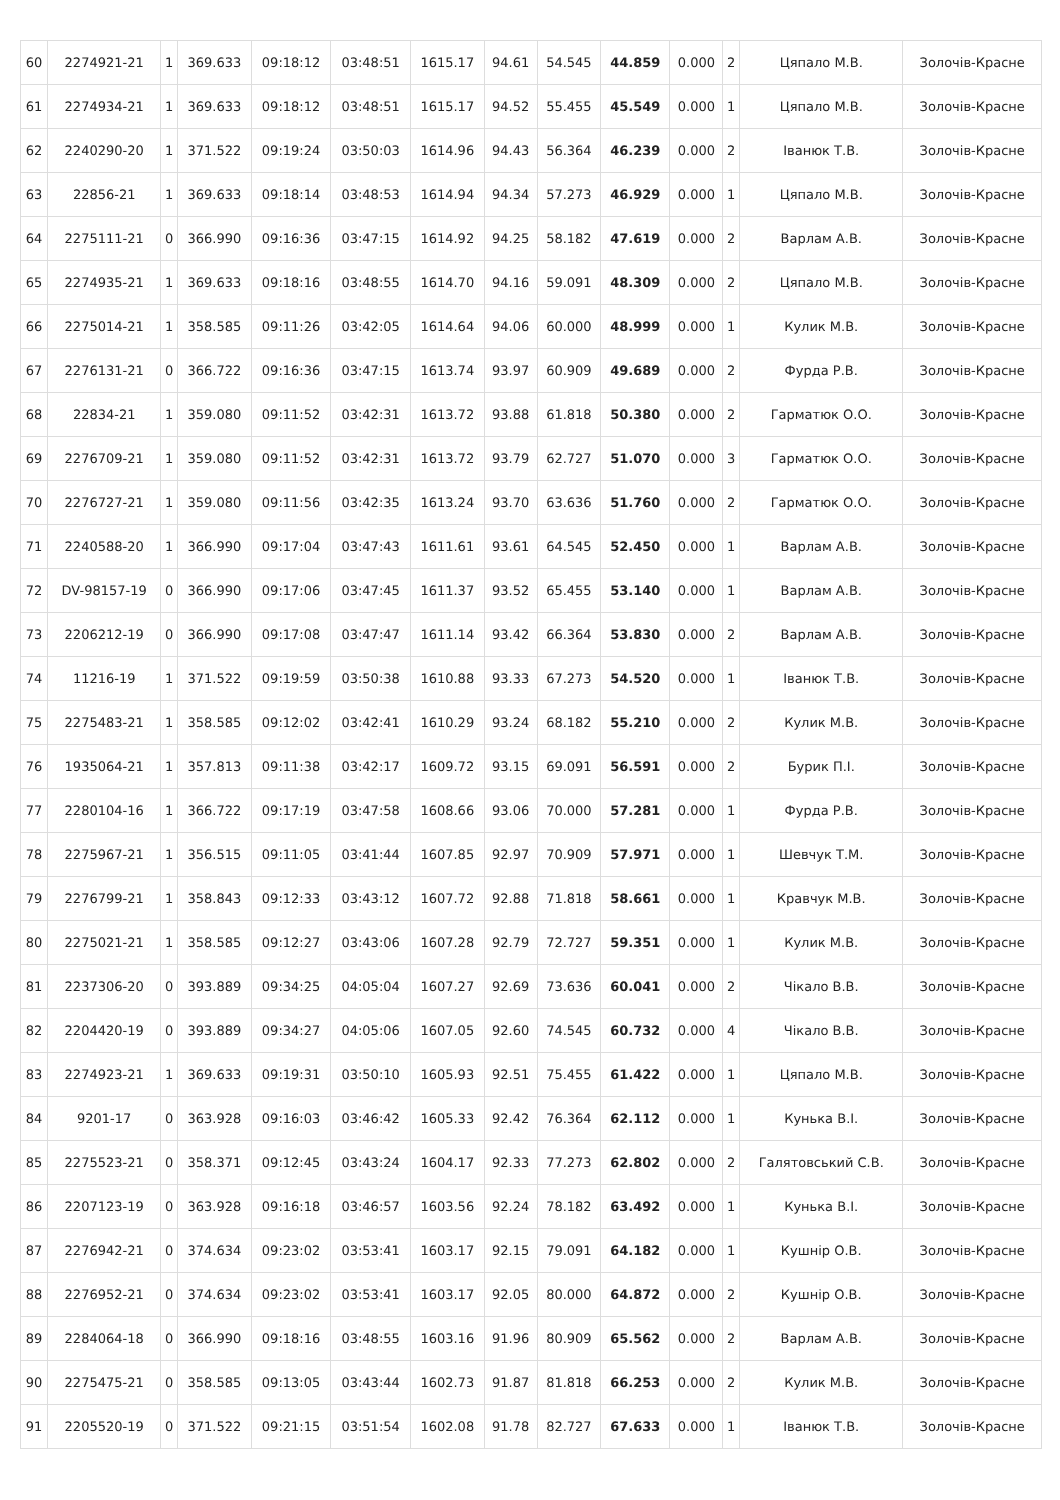| 60 | 2274921-21 | 1 | 369.633 | 09:18:12 | 03:48:51 | 1615.17 | 94.61 | 54.545 | 44.859 | 0.000 | 2 | Цяпало М.В. | Золочів-Красне |
| 61 | 2274934-21 | 1 | 369.633 | 09:18:12 | 03:48:51 | 1615.17 | 94.52 | 55.455 | 45.549 | 0.000 | 1 | Цяпало М.В. | Золочів-Красне |
| 62 | 2240290-20 | 1 | 371.522 | 09:19:24 | 03:50:03 | 1614.96 | 94.43 | 56.364 | 46.239 | 0.000 | 2 | Іванюк Т.В. | Золочів-Красне |
| 63 | 22856-21 | 1 | 369.633 | 09:18:14 | 03:48:53 | 1614.94 | 94.34 | 57.273 | 46.929 | 0.000 | 1 | Цяпало М.В. | Золочів-Красне |
| 64 | 2275111-21 | 0 | 366.990 | 09:16:36 | 03:47:15 | 1614.92 | 94.25 | 58.182 | 47.619 | 0.000 | 2 | Варлам А.В. | Золочів-Красне |
| 65 | 2274935-21 | 1 | 369.633 | 09:18:16 | 03:48:55 | 1614.70 | 94.16 | 59.091 | 48.309 | 0.000 | 2 | Цяпало М.В. | Золочів-Красне |
| 66 | 2275014-21 | 1 | 358.585 | 09:11:26 | 03:42:05 | 1614.64 | 94.06 | 60.000 | 48.999 | 0.000 | 1 | Кулик М.В. | Золочів-Красне |
| 67 | 2276131-21 | 0 | 366.722 | 09:16:36 | 03:47:15 | 1613.74 | 93.97 | 60.909 | 49.689 | 0.000 | 2 | Фурда Р.В. | Золочів-Красне |
| 68 | 22834-21 | 1 | 359.080 | 09:11:52 | 03:42:31 | 1613.72 | 93.88 | 61.818 | 50.380 | 0.000 | 2 | Гарматюк О.О. | Золочів-Красне |
| 69 | 2276709-21 | 1 | 359.080 | 09:11:52 | 03:42:31 | 1613.72 | 93.79 | 62.727 | 51.070 | 0.000 | 3 | Гарматюк О.О. | Золочів-Красне |
| 70 | 2276727-21 | 1 | 359.080 | 09:11:56 | 03:42:35 | 1613.24 | 93.70 | 63.636 | 51.760 | 0.000 | 2 | Гарматюк О.О. | Золочів-Красне |
| 71 | 2240588-20 | 1 | 366.990 | 09:17:04 | 03:47:43 | 1611.61 | 93.61 | 64.545 | 52.450 | 0.000 | 1 | Варлам А.В. | Золочів-Красне |
| 72 | DV-98157-19 | 0 | 366.990 | 09:17:06 | 03:47:45 | 1611.37 | 93.52 | 65.455 | 53.140 | 0.000 | 1 | Варлам А.В. | Золочів-Красне |
| 73 | 2206212-19 | 0 | 366.990 | 09:17:08 | 03:47:47 | 1611.14 | 93.42 | 66.364 | 53.830 | 0.000 | 2 | Варлам А.В. | Золочів-Красне |
| 74 | 11216-19 | 1 | 371.522 | 09:19:59 | 03:50:38 | 1610.88 | 93.33 | 67.273 | 54.520 | 0.000 | 1 | Іванюк Т.В. | Золочів-Красне |
| 75 | 2275483-21 | 1 | 358.585 | 09:12:02 | 03:42:41 | 1610.29 | 93.24 | 68.182 | 55.210 | 0.000 | 2 | Кулик М.В. | Золочів-Красне |
| 76 | 1935064-21 | 1 | 357.813 | 09:11:38 | 03:42:17 | 1609.72 | 93.15 | 69.091 | 56.591 | 0.000 | 2 | Бурик П.І. | Золочів-Красне |
| 77 | 2280104-16 | 1 | 366.722 | 09:17:19 | 03:47:58 | 1608.66 | 93.06 | 70.000 | 57.281 | 0.000 | 1 | Фурда Р.В. | Золочів-Красне |
| 78 | 2275967-21 | 1 | 356.515 | 09:11:05 | 03:41:44 | 1607.85 | 92.97 | 70.909 | 57.971 | 0.000 | 1 | Шевчук Т.М. | Золочів-Красне |
| 79 | 2276799-21 | 1 | 358.843 | 09:12:33 | 03:43:12 | 1607.72 | 92.88 | 71.818 | 58.661 | 0.000 | 1 | Кравчук М.В. | Золочів-Красне |
| 80 | 2275021-21 | 1 | 358.585 | 09:12:27 | 03:43:06 | 1607.28 | 92.79 | 72.727 | 59.351 | 0.000 | 1 | Кулик М.В. | Золочів-Красне |
| 81 | 2237306-20 | 0 | 393.889 | 09:34:25 | 04:05:04 | 1607.27 | 92.69 | 73.636 | 60.041 | 0.000 | 2 | Чікало В.В. | Золочів-Красне |
| 82 | 2204420-19 | 0 | 393.889 | 09:34:27 | 04:05:06 | 1607.05 | 92.60 | 74.545 | 60.732 | 0.000 | 4 | Чікало В.В. | Золочів-Красне |
| 83 | 2274923-21 | 1 | 369.633 | 09:19:31 | 03:50:10 | 1605.93 | 92.51 | 75.455 | 61.422 | 0.000 | 1 | Цяпало М.В. | Золочів-Красне |
| 84 | 9201-17 | 0 | 363.928 | 09:16:03 | 03:46:42 | 1605.33 | 92.42 | 76.364 | 62.112 | 0.000 | 1 | Кунька В.І. | Золочів-Красне |
| 85 | 2275523-21 | 0 | 358.371 | 09:12:45 | 03:43:24 | 1604.17 | 92.33 | 77.273 | 62.802 | 0.000 | 2 | Галятовський С.В. | Золочів-Красне |
| 86 | 2207123-19 | 0 | 363.928 | 09:16:18 | 03:46:57 | 1603.56 | 92.24 | 78.182 | 63.492 | 0.000 | 1 | Кунька В.І. | Золочів-Красне |
| 87 | 2276942-21 | 0 | 374.634 | 09:23:02 | 03:53:41 | 1603.17 | 92.15 | 79.091 | 64.182 | 0.000 | 1 | Кушнір О.В. | Золочів-Красне |
| 88 | 2276952-21 | 0 | 374.634 | 09:23:02 | 03:53:41 | 1603.17 | 92.05 | 80.000 | 64.872 | 0.000 | 2 | Кушнір О.В. | Золочів-Красне |
| 89 | 2284064-18 | 0 | 366.990 | 09:18:16 | 03:48:55 | 1603.16 | 91.96 | 80.909 | 65.562 | 0.000 | 2 | Варлам А.В. | Золочів-Красне |
| 90 | 2275475-21 | 0 | 358.585 | 09:13:05 | 03:43:44 | 1602.73 | 91.87 | 81.818 | 66.253 | 0.000 | 2 | Кулик М.В. | Золочів-Красне |
| 91 | 2205520-19 | 0 | 371.522 | 09:21:15 | 03:51:54 | 1602.08 | 91.78 | 82.727 | 67.633 | 0.000 | 1 | Іванюк Т.В. | Золочів-Красне |